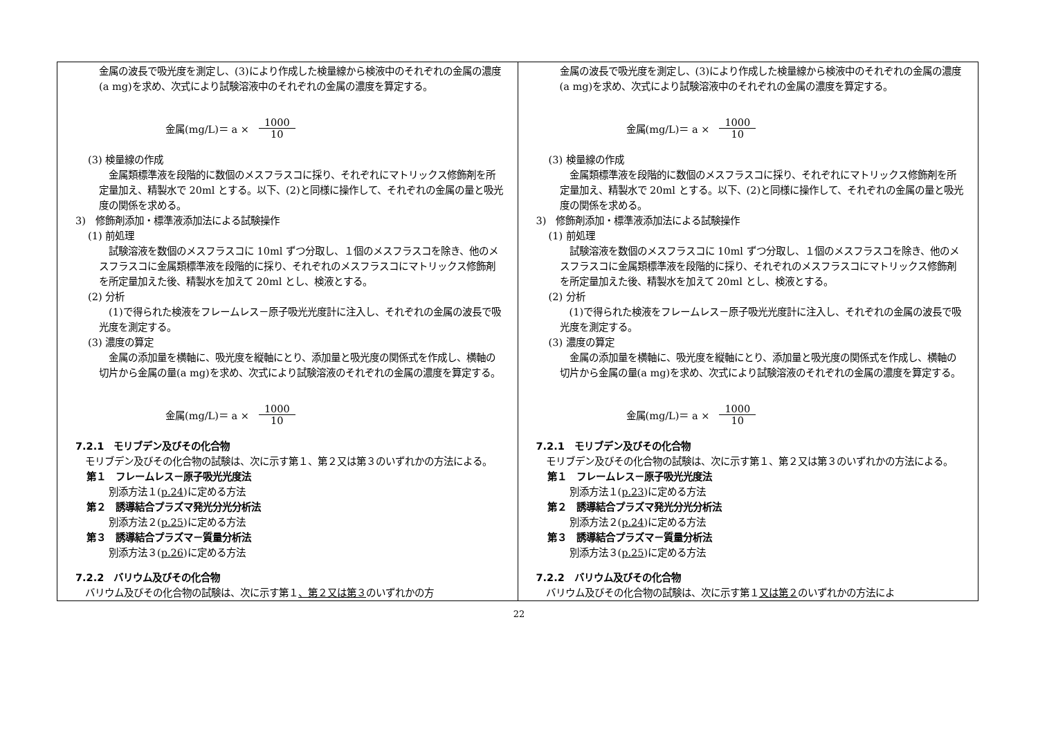| 金属の波長で吸光度を測定し、(3)により作成した検量線から検液中のそれぞれの金属の濃度(a mg)を求め、次式により試験溶液中のそれぞれの金属の濃度を算定する。 金属(mg/L)＝ a × 1000 10 (3) 検量線の作成 金属類標準液を段階的に数個のメスフラスコに採り、それぞれにマトリックス修飾剤を所定量加え、精製水で 20ml とする。以下、(2)と同様に操作して、それぞれの金属の量と吸光度の関係を求める。 3) 修飾剤添加・標準液添加法による試験操作 (1) 前処理 試験溶液を数個のメスフラスコに 10ml ずつ分取し、１個のメスフラスコを除き、他のメスフラスコに金属類標準液を段階的に採り、それぞれのメスフラスコにマトリックス修飾剤を所定量加えた後、精製水を加えて 20ml とし、検液とする。 (2) 分析 (1)で得られた検液をフレームレス－原子吸光光度計に注入し、それぞれの金属の波長で吸光度を測定する。 (3) 濃度の算定 金属の添加量を横軸に、吸光度を縦軸にとり、添加量と吸光度の関係式を作成し、横軸の切片から金属の量(a mg)を求め、次式により試験溶液のそれぞれの金属の濃度を算定する。 金属(mg/L)＝ a × 1000 10 7.2.1 モリブデン及びその化合物 モリブデン及びその化合物の試験は、次に示す第１、第２又は第３のいずれかの方法による。 第１ フレームレス－原子吸光光度法 別添方法１( p.24 )に定める方法 第２ 誘導結合プラズマ発光分光分析法 別添方法２( p.25 )に定める方法 第３ 誘導結合プラズマ－質量分析法 別添方法３( p.26 )に定める方法 7.2.2 バリウム及びその化合物 バリウム及びその化合物の試験は、次に示す第１ 、第２又は第３ のいずれかの方 | 金属の波長で吸光度を測定し、(3)により作成した検量線から検液中のそれぞれの金属の濃度(a mg)を求め、次式により試験溶液中のそれぞれの金属の濃度を算定する。 金属(mg/L)＝ a × 1000 10 (3) 検量線の作成 金属類標準液を段階的に数個のメスフラスコに採り、それぞれにマトリックス修飾剤を所定量加え、精製水で 20ml とする。以下、(2)と同様に操作して、それぞれの金属の量と吸光度の関係を求める。 3) 修飾剤添加・標準液添加法による試験操作 (1) 前処理 試験溶液を数個のメスフラスコに 10ml ずつ分取し、１個のメスフラスコを除き、他のメスフラスコに金属類標準液を段階的に採り、それぞれのメスフラスコにマトリックス修飾剤を所定量加えた後、精製水を加えて 20ml とし、検液とする。 (2) 分析 (1)で得られた検液をフレームレス－原子吸光光度計に注入し、それぞれの金属の波長で吸光度を測定する。 (3) 濃度の算定 金属の添加量を横軸に、吸光度を縦軸にとり、添加量と吸光度の関係式を作成し、横軸の切片から金属の量(a mg)を求め、次式により試験溶液のそれぞれの金属の濃度を算定する。 金属(mg/L)＝ a × 1000 10 7.2.1 モリブデン及びその化合物 モリブデン及びその化合物の試験は、次に示す第１、第２又は第３のいずれかの方法による。 第１ フレームレス－原子吸光光度法 別添方法１( p.23 )に定める方法 第２ 誘導結合プラズマ発光分光分析法 別添方法２( p.24 )に定める方法 第３ 誘導結合プラズマ－質量分析法 別添方法３( p.25 )に定める方法 7.2.2 バリウム及びその化合物 バリウム及びその化合物の試験は、次に示す第１ 又は第２ のいずれかの方法によ |
22